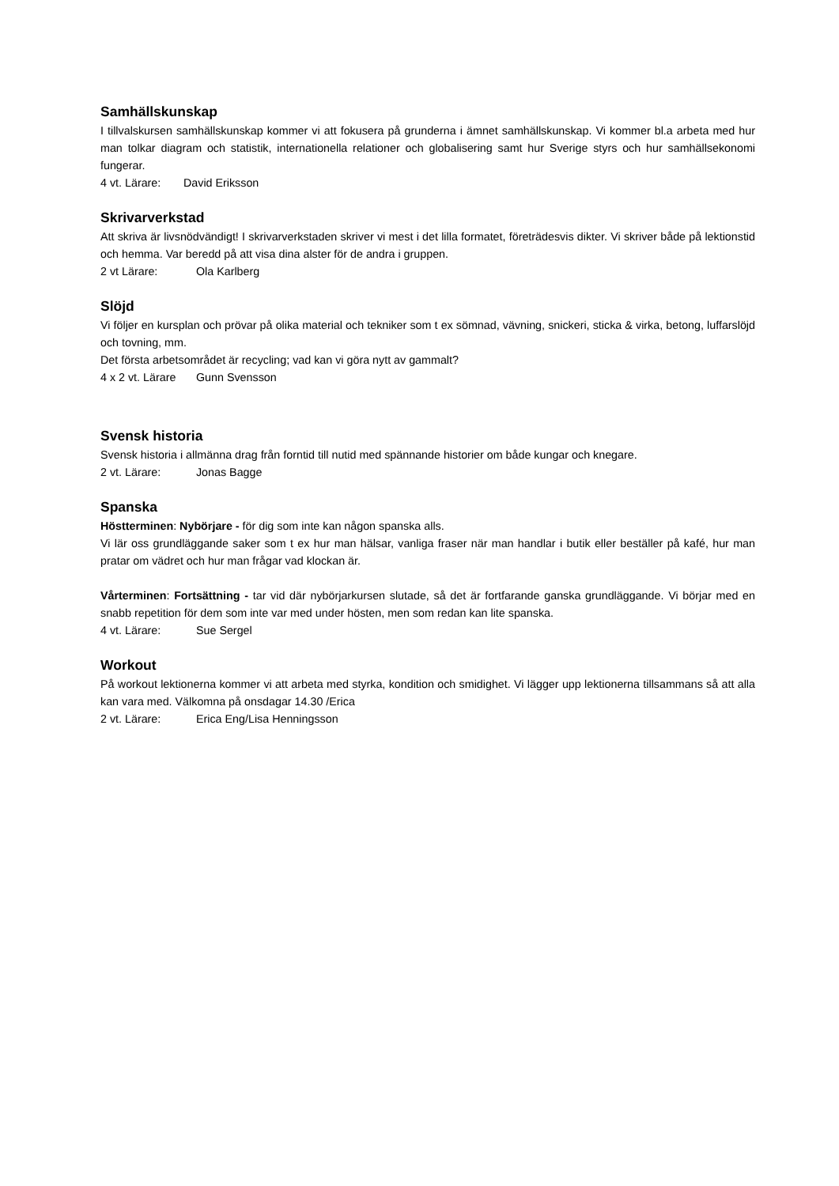Samhällskunskap
I tillvalskursen samhällskunskap kommer vi att fokusera på grunderna i ämnet samhällskunskap. Vi kommer bl.a arbeta med hur man tolkar diagram och statistik, internationella relationer och globalisering samt hur Sverige styrs och hur samhällsekonomi fungerar.
4 vt. Lärare: David Eriksson
Skrivarverkstad
Att skriva är livsnödvändigt! I skrivarverkstaden skriver vi mest i det lilla formatet, företrädesvis dikter. Vi skriver både på lektionstid och hemma. Var beredd på att visa dina alster för de andra i gruppen.
2 vt Lärare: Ola Karlberg
Slöjd
Vi följer en kursplan och prövar på olika material och tekniker som t ex sömnad, vävning, snickeri, sticka & virka, betong, luffarslöjd och tovning, mm.
Det första arbetsområdet är recycling; vad kan vi göra nytt av gammalt?
4 x 2 vt. Lärare Gunn Svensson
Svensk historia
Svensk historia i allmänna drag från forntid till nutid med spännande historier om både kungar och knegare.
2 vt. Lärare: Jonas Bagge
Spanska
Höstterminen: Nybörjare - för dig som inte kan någon spanska alls.
Vi lär oss grundläggande saker som t ex hur man hälsar, vanliga fraser när man handlar i butik eller beställer på kafé, hur man pratar om vädret och hur man frågar vad klockan är.
Vårterminen: Fortsättning - tar vid där nybörjarkursen slutade, så det är fortfarande ganska grundläggande. Vi börjar med en snabb repetition för dem som inte var med under hösten, men som redan kan lite spanska.
4 vt. Lärare: Sue Sergel
Workout
På workout lektionerna kommer vi att arbeta med styrka, kondition och smidighet. Vi lägger upp lektionerna tillsammans så att alla kan vara med. Välkomna på onsdagar 14.30 /Erica
2 vt. Lärare: Erica Eng/Lisa Henningsson